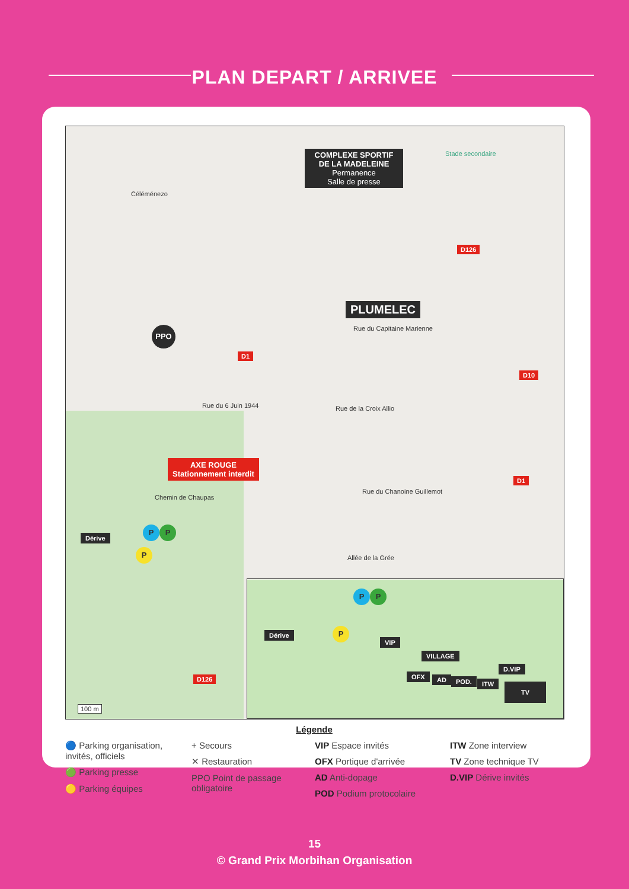PLAN DEPART / ARRIVEE
COMPLEXE SPORTIF DE LA MADELEINE
Permanence
Salle de presse
Stade secondaire
Céléménezo
D126
PLUMELEC
Rue du Capitaine Marienne
PPO
D1
D10
Rue du 6 Juin 1944 Rue de la Croix Allio
AXE ROUGE
Stationnement interdit
D1
Rue du Chanoine Guillemot
Chemin de Chaupas
P P
Dérive
P
Allée de la Grée
D126
100 m
P P
Dérive P
VIP
VILLAGE
D.VIP
OFX AD POD. ITW TV
Légende
🔵 Parking organisation, invités, officiels
🟢 Parking presse
🟡 Parking équipes
+ Secours
✕ Restauration
PPO Point de passage obligatoire
VIP Espace invités
OFX Portique d'arrivée
AD Anti-dopage
POD Podium protocolaire
ITW Zone interview
TV Zone technique TV
D.VIP Dérive invités
15
© Grand Prix Morbihan Organisation